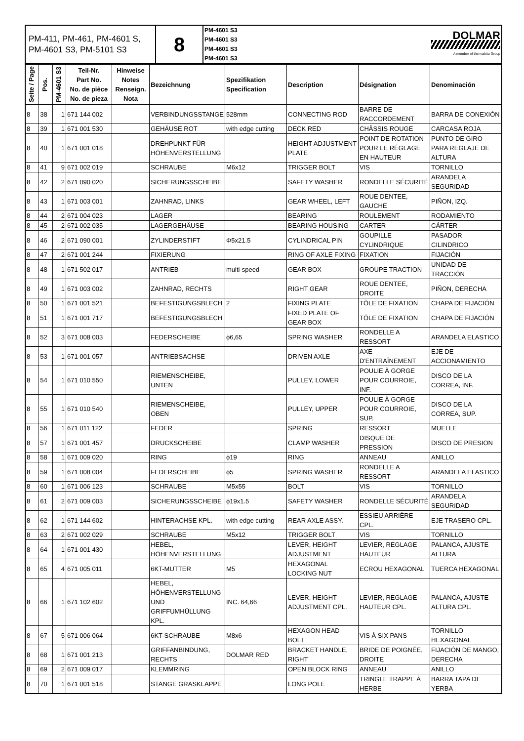| PM-411, PM-461, PM-4601 S, PM-4601 S3, PM-5101 S3 | 8 | PM-4601 S3 PM-4601 S3 PM-4601 S3 PM-4601 S3 | DOLMAR A member of the makita Group |
| Seite / Page | Pos. | PM-4601 S3 | Teil-Nr. Part No. No. de pièce No. de pieza | Hinweise Notes Renseign. Nota | Bezeichnung | Spezifikation Specification | Description | Désignation | Denominación |
| --- | --- | --- | --- | --- | --- | --- | --- | --- | --- |
| 8 | 38 | 1 | 671 144 002 | | VERBINDUNGSSTANGE | 528mm | CONNECTING ROD | BARRE DE RACCORDEMENT | BARRA DE CONEXIÓN |
| 8 | 39 | 1 | 671 001 530 | | GEHÄUSE ROT | with edge cutting | DECK RED | CHÂSSIS ROUGE | CARCASA ROJA |
| 8 | 40 | 1 | 671 001 018 | | DREHPUNKT FÜR HÖHENVERSTELLUNG | | HEIGHT ADJUSTMENT PLATE | POINT DE ROTATION POUR LE RÉGLAGE EN HAUTEUR | PUNTO DE GIRO PARA REGLAJE DE ALTURA |
| 8 | 41 | 9 | 671 002 019 | | SCHRAUBE | M6x12 | TRIGGER BOLT | VIS | TORNILLO |
| 8 | 42 | 2 | 671 090 020 | | SICHERUNGSSCHEIBE | | SAFETY WASHER | RONDELLE SÉCURITÉ | ARANDELA SEGURIDAD |
| 8 | 43 | 1 | 671 003 001 | | ZAHNRAD, LINKS | | GEAR WHEEL, LEFT | ROUE DENTEE, GAUCHE | PIÑON, IZQ. |
| 8 | 44 | 2 | 671 004 023 | | LAGER | | BEARING | ROULEMENT | RODAMIENTO |
| 8 | 45 | 2 | 671 002 035 | | LAGERGEHÄUSE | | BEARING HOUSING | CARTER | CÁRTER |
| 8 | 46 | 2 | 671 090 001 | | ZYLINDERSTIFT | Φ5x21.5 | CYLINDRICAL PIN | GOUPILLE CYLINDRIQUE | PASADOR CILINDRICO |
| 8 | 47 | 2 | 671 001 244 | | FIXIERUNG | | RING OF AXLE FIXING | FIXATION | FIJACIÓN |
| 8 | 48 | 1 | 671 502 017 | | ANTRIEB | multi-speed | GEAR BOX | GROUPE TRACTION | UNIDAD DE TRACCIÓN |
| 8 | 49 | 1 | 671 003 002 | | ZAHNRAD, RECHTS | | RIGHT GEAR | ROUE DENTEE, DROITE | PIÑON, DERECHA |
| 8 | 50 | 1 | 671 001 521 | | BEFESTIGUNGSBLECH | 2 | FIXING PLATE | TÔLE DE FIXATION | CHAPA DE FIJACIÓN |
| 8 | 51 | 1 | 671 001 717 | | BEFESTIGUNGSBLECH | | FIXED PLATE OF GEAR BOX | TÔLE DE FIXATION | CHAPA DE FIJACIÓN |
| 8 | 52 | 3 | 671 008 003 | | FEDERSCHEIBE | ϕ6,65 | SPRING WASHER | RONDELLE A RESSORT | ARANDELA ELASTICO |
| 8 | 53 | 1 | 671 001 057 | | ANTRIEBSACHSE | | DRIVEN AXLE | AXE D'ENTRAÎNEMENT | EJE DE ACCIONAMIENTO |
| 8 | 54 | 1 | 671 010 550 | | RIEMENSCHEIBE, UNTEN | | PULLEY, LOWER | POULIE À GORGE POUR COURROIE, INF. | DISCO DE LA CORREA, INF. |
| 8 | 55 | 1 | 671 010 540 | | RIEMENSCHEIBE, OBEN | | PULLEY, UPPER | POULIE À GORGE POUR COURROIE, SUP. | DISCO DE LA CORREA, SUP. |
| 8 | 56 | 1 | 671 011 122 | | FEDER | | SPRING | RESSORT | MUELLE |
| 8 | 57 | 1 | 671 001 457 | | DRUCKSCHEIBE | | CLAMP WASHER | DISQUE DE PRESSION | DISCO DE PRESION |
| 8 | 58 | 1 | 671 009 020 | | RING | ϕ19 | RING | ANNEAU | ANILLO |
| 8 | 59 | 1 | 671 008 004 | | FEDERSCHEIBE | ϕ5 | SPRING WASHER | RONDELLE A RESSORT | ARANDELA ELASTICO |
| 8 | 60 | 1 | 671 006 123 | | SCHRAUBE | M5x55 | BOLT | VIS | TORNILLO |
| 8 | 61 | 2 | 671 009 003 | | SICHERUNGSSCHEIBE | ϕ19x1.5 | SAFETY WASHER | RONDELLE SÉCURITÉ | ARANDELA SEGURIDAD |
| 8 | 62 | 1 | 671 144 602 | | HINTERACHSE KPL. | with edge cutting | REAR AXLE ASSY. | ESSIEU ARRIÈRE CPL. | EJE TRASERO CPL. |
| 8 | 63 | 2 | 671 002 029 | | SCHRAUBE | M5x12 | TRIGGER BOLT | VIS | TORNILLO |
| 8 | 64 | 1 | 671 001 430 | | HEBEL, HÖHENVERSTELLUNG | | LEVER, HEIGHT ADJUSTMENT | LEVIER, REGLAGE HAUTEUR | PALANCA, AJUSTE ALTURA |
| 8 | 65 | 4 | 671 005 011 | | 6KT-MUTTER | M5 | HEXAGONAL LOCKING NUT | ECROU HEXAGONAL | TUERCA HEXAGONAL |
| 8 | 66 | 1 | 671 102 602 | | HEBEL, HÖHENVERSTELLUNG UND GRIFFUMHÜLLUNG KPL. | INC. 64,66 | LEVER, HEIGHT ADJUSTMENT CPL. | LEVIER, REGLAGE HAUTEUR CPL. | PALANCA, AJUSTE ALTURA CPL. |
| 8 | 67 | 5 | 671 006 064 | | 6KT-SCHRAUBE | M8x6 | HEXAGON HEAD BOLT | VIS À SIX PANS | TORNILLO HEXAGONAL |
| 8 | 68 | 1 | 671 001 213 | | GRIFFANBINDUNG, RECHTS | DOLMAR RED | BRACKET HANDLE, RIGHT | BRIDE DE POIGNÉE, DROITE | FIJACIÓN DE MANGO, DERECHA |
| 8 | 69 | 2 | 671 009 017 | | KLEMMRING | | OPEN BLOCK RING | ANNEAU | ANILLO |
| 8 | 70 | 1 | 671 001 518 | | STANGE GRASKLAPPE | | LONG POLE | TRINGLE TRAPPE À HERBE | BARRA TAPA DE YERBA |